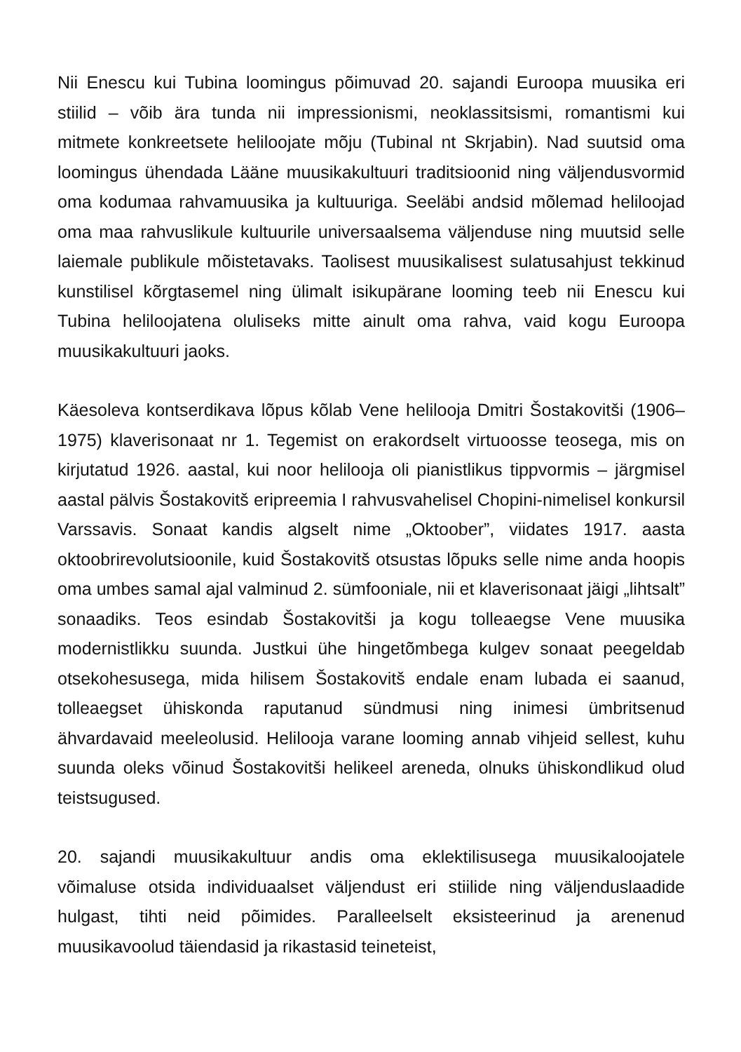Nii Enescu kui Tubina loomingus põimuvad 20. sajandi Euroopa muusika eri stiilid – võib ära tunda nii impressionismi, neoklassitsismi, romantismi kui mitmete konkreetsete heliloojate mõju (Tubinal nt Skrjabin). Nad suutsid oma loomingus ühendada Lääne muusikakultuuri traditsioonid ning väljendusvormid oma kodumaa rahvamuusika ja kultuuriga. Seeläbi andsid mõlemad heliloojad oma maa rahvuslikule kultuurile universaalsema väljenduse ning muutsid selle laiemale publikule mõistetavaks. Taolisest muusikalisest sulatusahjust tekkinud kunstilisel kõrgtasemel ning ülimalt isikupärane looming teeb nii Enescu kui Tubina heliloojatena oluliseks mitte ainult oma rahva, vaid kogu Euroopa muusikakultuuri jaoks.
Käesoleva kontserdikava lõpus kõlab Vene helilooja Dmitri Šostakovitši (1906–1975) klaverisonaat nr 1. Tegemist on erakordselt virtuoosse teosega, mis on kirjutatud 1926. aastal, kui noor helilooja oli pianistlikus tippvormis – järgmisel aastal pälvis Šostakovitš eripreemia I rahvusvahelisel Chopini-nimelisel konkursil Varssavis. Sonaat kandis algselt nime „Oktoober”, viidates 1917. aasta oktoobrirevolutsioonile, kuid Šostakovitš otsustas lõpuks selle nime anda hoopis oma umbes samal ajal valminud 2. sümfooniale, nii et klaverisonaat jäigi „lihtsalt” sonaadiks. Teos esindab Šostakovitši ja kogu tolleaegse Vene muusika modernistlikku suunda. Justkui ühe hingetõmbega kulgev sonaat peegeldab otsekohesusega, mida hilisem Šostakovitš endale enam lubada ei saanud, tolleaegset ühiskonda raputanud sündmusi ning inimesi ümbritsenud ähvardavaid meeleolusid. Helilooja varane looming annab vihjeid sellest, kuhu suunda oleks võinud Šostakovitši helikeel areneda, olnuks ühiskondlikud olud teistsugused.
20. sajandi muusikakultuur andis oma eklektilisusega muusikaloojatele võimaluse otsida individuaalset väljendust eri stiilide ning väljenduslaadide hulgast, tihti neid põimides. Paralleelselt eksisteerinud ja arenenud muusikavoolud täiendasid ja rikastasid teineteist,